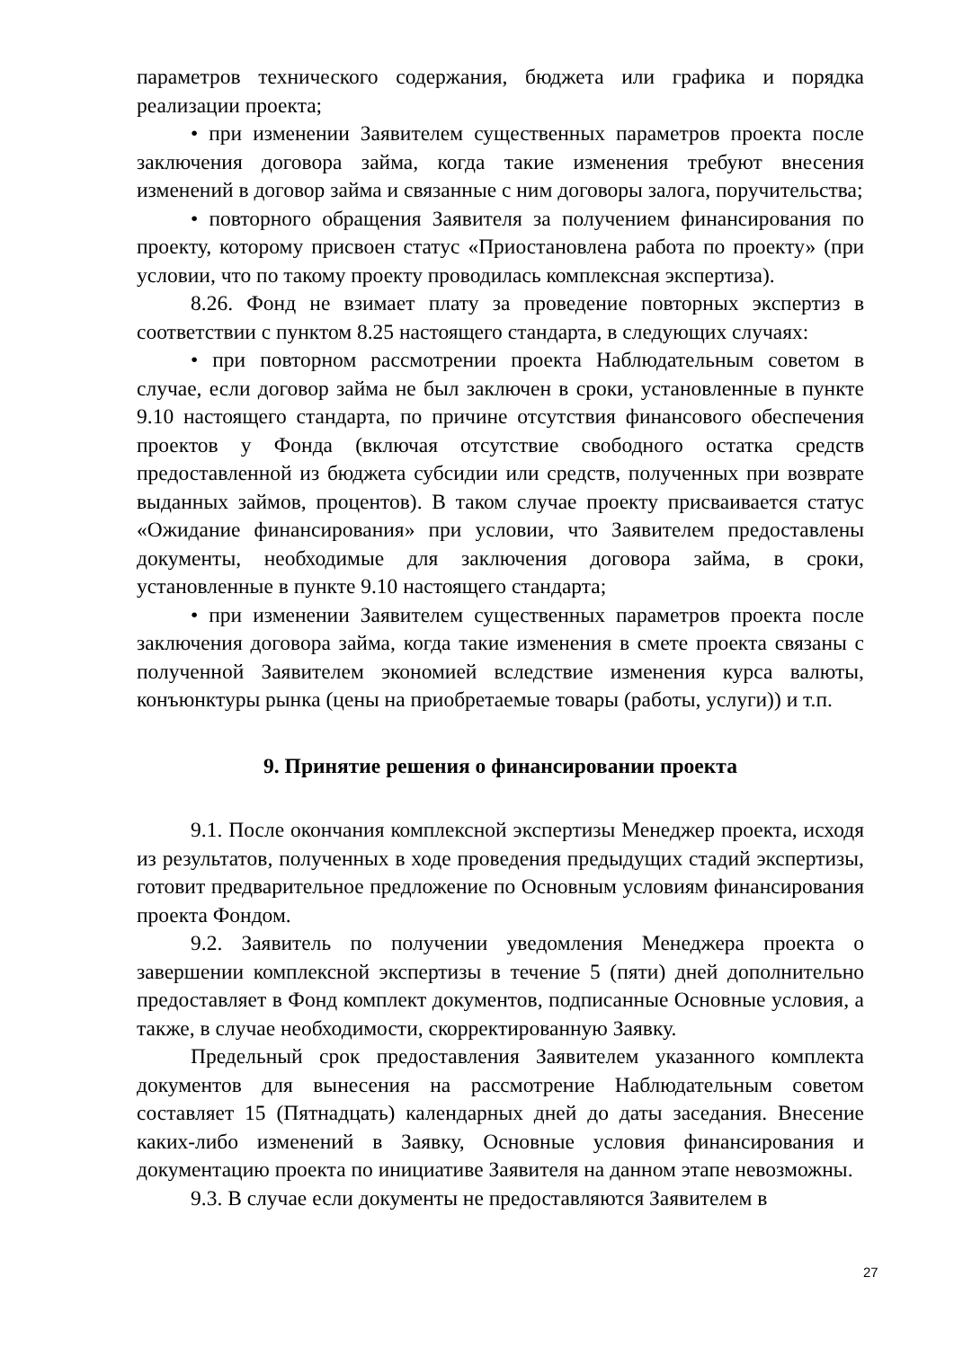параметров технического содержания, бюджета или графика и порядка реализации проекта;
• при изменении Заявителем существенных параметров проекта после заключения договора займа, когда такие изменения требуют внесения изменений в договор займа и связанные с ним договоры залога, поручительства;
• повторного обращения Заявителя за получением финансирования по проекту, которому присвоен статус «Приостановлена работа по проекту» (при условии, что по такому проекту проводилась комплексная экспертиза).
8.26. Фонд не взимает плату за проведение повторных экспертиз в соответствии с пунктом 8.25 настоящего стандарта, в следующих случаях:
• при повторном рассмотрении проекта Наблюдательным советом в случае, если договор займа не был заключен в сроки, установленные в пункте 9.10 настоящего стандарта, по причине отсутствия финансового обеспечения проектов у Фонда (включая отсутствие свободного остатка средств предоставленной из бюджета субсидии или средств, полученных при возврате выданных займов, процентов). В таком случае проекту присваивается статус «Ожидание финансирования» при условии, что Заявителем предоставлены документы, необходимые для заключения договора займа, в сроки, установленные в пункте 9.10 настоящего стандарта;
• при изменении Заявителем существенных параметров проекта после заключения договора займа, когда такие изменения в смете проекта связаны с полученной Заявителем экономией вследствие изменения курса валюты, конъюнктуры рынка (цены на приобретаемые товары (работы, услуги)) и т.п.
9. Принятие решения о финансировании проекта
9.1. После окончания комплексной экспертизы Менеджер проекта, исходя из результатов, полученных в ходе проведения предыдущих стадий экспертизы, готовит предварительное предложение по Основным условиям финансирования проекта Фондом.
9.2. Заявитель по получении уведомления Менеджера проекта о завершении комплексной экспертизы в течение 5 (пяти) дней дополнительно предоставляет в Фонд комплект документов, подписанные Основные условия, а также, в случае необходимости, скорректированную Заявку.
Предельный срок предоставления Заявителем указанного комплекта документов для вынесения на рассмотрение Наблюдательным советом составляет 15 (Пятнадцать) календарных дней до даты заседания. Внесение каких-либо изменений в Заявку, Основные условия финансирования и документацию проекта по инициативе Заявителя на данном этапе невозможны.
9.3. В случае если документы не предоставляются Заявителем в
27